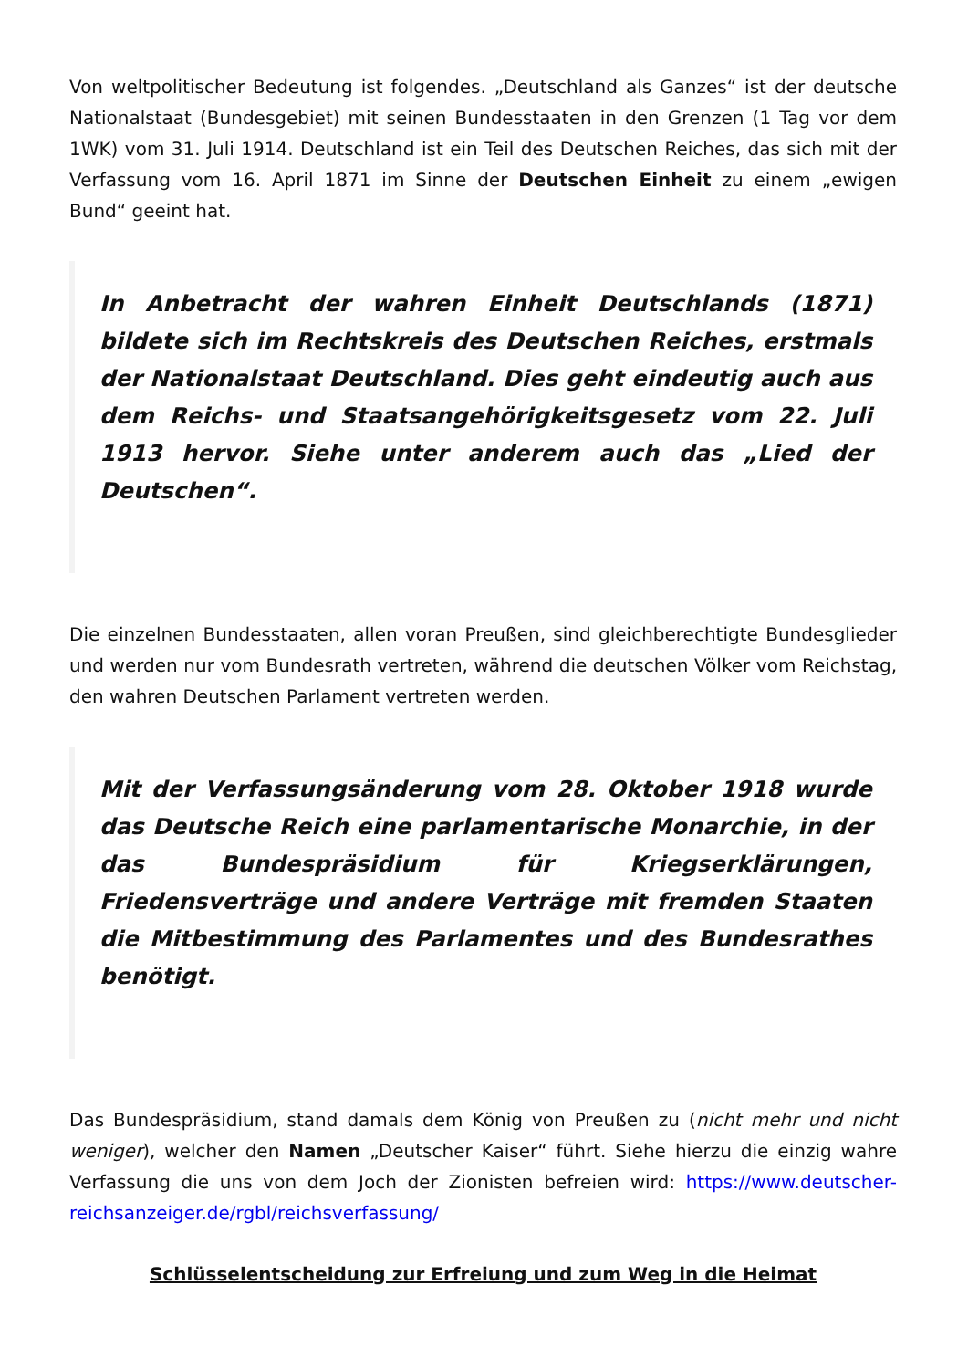Von weltpolitischer Bedeutung ist folgendes. „Deutschland als Ganzes“ ist der deutsche Nationalstaat (Bundesgebiet) mit seinen Bundesstaaten in den Grenzen (1 Tag vor dem 1WK) vom 31. Juli 1914. Deutschland ist ein Teil des Deutschen Reiches, das sich mit der Verfassung vom 16. April 1871 im Sinne der Deutschen Einheit zu einem „ewigen Bund“ geeint hat.
In Anbetracht der wahren Einheit Deutschlands (1871) bildete sich im Rechtskreis des Deutschen Reiches, erstmals der Nationalstaat Deutschland. Dies geht eindeutig auch aus dem Reichs- und Staatsangehörigkeitsgesetz vom 22. Juli 1913 hervor. Siehe unter anderem auch das „Lied der Deutschen“.
Die einzelnen Bundesstaaten, allen voran Preußen, sind gleichberechtigte Bundesglieder und werden nur vom Bundesrath vertreten, während die deutschen Völker vom Reichstag, den wahren Deutschen Parlament vertreten werden.
Mit der Verfassungsänderung vom 28. Oktober 1918 wurde das Deutsche Reich eine parlamentarische Monarchie, in der das Bundespräsidium für Kriegserklärungen, Friedensverträge und andere Verträge mit fremden Staaten die Mitbestimmung des Parlamentes und des Bundesrathes benötigt.
Das Bundespräsidium, stand damals dem König von Preußen zu (nicht mehr und nicht weniger), welcher den Namen „Deutscher Kaiser“ führt. Siehe hierzu die einzig wahre Verfassung die uns von dem Joch der Zionisten befreien wird: https://www.deutscher-reichsanzeiger.de/rgbl/reichsverfassung/
Schlüsselentscheidung zur Erfreiung und zum Weg in die Heimat